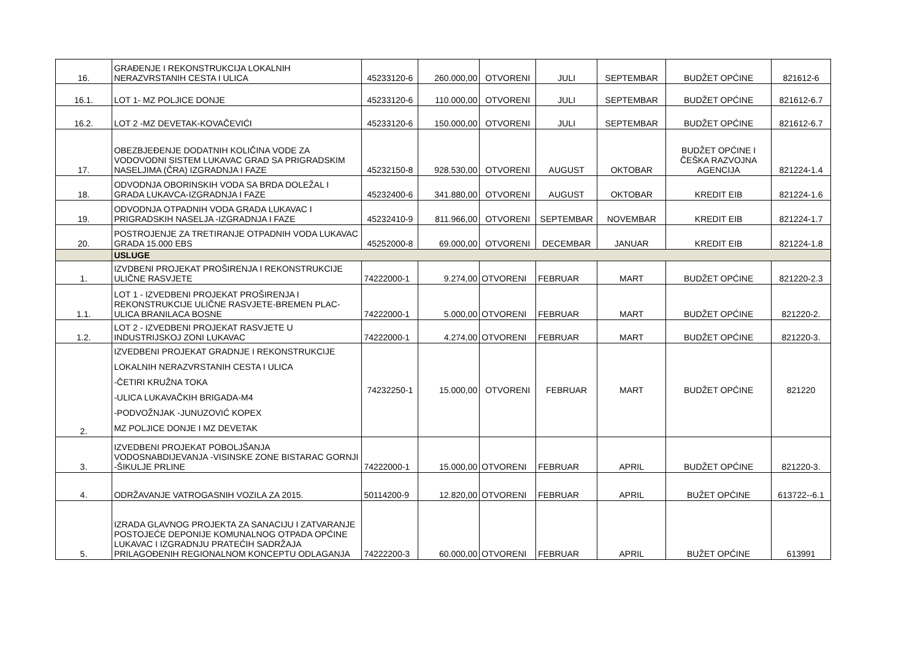| 16. | GRAĐENJE I REKONSTRUKCIJA LOKALNIH NERAZVRSTANIH CESTA I ULICA | 45233120-6 | 260.000,00 | OTVORENI | JULI | SEPTEMBAR | BUDŽET OPĆINE | 821612-6 |
| 16.1. | LOT 1- MZ POLJICE DONJE | 45233120-6 | 110.000,00 | OTVORENI | JULI | SEPTEMBAR | BUDŽET OPĆINE | 821612-6.7 |
| 16.2. | LOT 2 -MZ DEVETAK-KOVAČEVIĆI | 45233120-6 | 150.000,00 | OTVORENI | JULI | SEPTEMBAR | BUDŽET OPĆINE | 821612-6.7 |
| 17. | OBEZBJEĐENJE DODATNIH KOLIČINA VODE ZA VODOVODNI SISTEM LUKAVAC GRAD SA PRIGRADSKIM NASELJIMA (ČRA) IZGRADNJA I FAZE | 45232150-8 | 928.530,00 | OTVORENI | AUGUST | OKTOBAR | BUDŽET OPĆINE I ČEŠKA RAZVOJNA AGENCIJA | 821224-1.4 |
| 18. | ODVODNJA OBORINSKIH VODA SA BRDA DOLEŽAL I GRADA LUKAVCA-IZGRADNJA I FAZE | 45232400-6 | 341.880,00 | OTVORENI | AUGUST | OKTOBAR | KREDIT EIB | 821224-1.6 |
| 19. | ODVODNJA OTPADNIH VODA GRADA LUKAVAC I PRIGRADSKIH NASELJA -IZGRADNJA I FAZE | 45232410-9 | 811.966,00 | OTVORENI | SEPTEMBAR | NOVEMBAR | KREDIT EIB | 821224-1.7 |
| 20. | POSTROJENJE ZA TRETIRANJE OTPADNIH VODA LUKAVAC GRADA 15.000 EBS | 45252000-8 | 69.000,00 | OTVORENI | DECEMBAR | JANUAR | KREDIT EIB | 821224-1.8 |
| | USLUGE | | | | | | | |
| 1. | IZVDBENI PROJEKAT PROŠIRENJA I REKONSTRUKCIJE ULIČNE RASVJETE | 74222000-1 | 9.274,00 | OTVORENI | FEBRUAR | MART | BUDŽET OPĆINE | 821220-2.3 |
| 1.1. | LOT 1 - IZVEDBENI PROJEKAT PROŠIRENJA I REKONSTRUKCIJE ULIČNE RASVJETE-BREMEN PLAC-ULICA BRANILACA BOSNE | 74222000-1 | 5.000,00 | OTVORENI | FEBRUAR | MART | BUDŽET OPĆINE | 821220-2. |
| 1.2. | LOT 2 - IZVEDBENI PROJEKAT RASVJETE U INDUSTRIJSKOJ ZONI LUKAVAC | 74222000-1 | 4.274,00 | OTVORENI | FEBRUAR | MART | BUDŽET OPĆINE | 821220-3. |
| 2. | IZVEDBENI PROJEKAT GRADNJE I REKONSTRUKCIJE LOKALNIH NERAZVRSTANIH CESTA I ULICA -ČETIRI KRUŽNA TOKA -ULICA LUKAVAČKIH BRIGADA-M4 -PODVOŽNJAK -JUNUZOVIĆ KOPEX MZ POLJICE DONJE I MZ DEVETAK | 74232250-1 | 15.000,00 | OTVORENI | FEBRUAR | MART | BUDŽET OPĆINE | 821220 |
| 3. | IZVEDBENI PROJEKAT POBOLJŠANJA VODOSNABDIJEVANJA -VISINSKE ZONE BISTARAC GORNJI -ŠIKULJE PRLINE | 74222000-1 | 15.000,00 | OTVORENI | FEBRUAR | APRIL | BUDŽET OPĆINE | 821220-3. |
| 4. | ODRŽAVANJE VATROGASNIH VOZILA ZA 2015. | 50114200-9 | 12.820,00 | OTVORENI | FEBRUAR | APRIL | BUŽET OPĆINE | 613722--6.1 |
| 5. | IZRADA GLAVNOG PROJEKTA ZA SANACIJU I ZATVARANJE POSTOJEĆE DEPONIJE KOMUNALNOG OTPADA OPĆINE LUKAVAC I IZGRADNJU PRATEĆIH SADRŽAJA PRILAGOĐENIH REGIONALNOM KONCEPTU ODLAGANJA | 74222200-3 | 60.000,00 | OTVORENI | FEBRUAR | APRIL | BUŽET OPĆINE | 613991 |